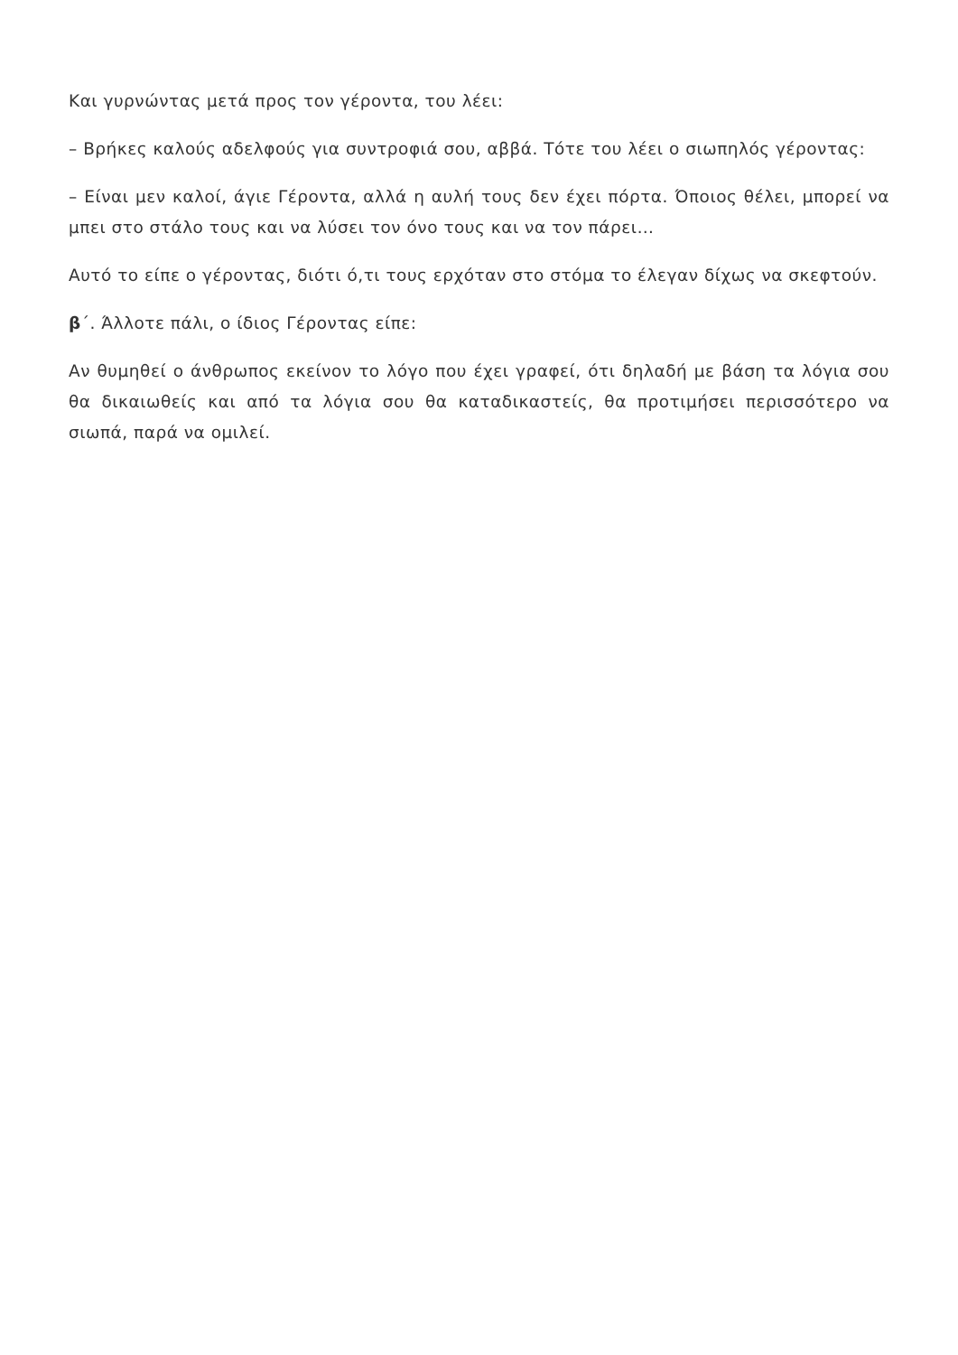Και γυρνώντας μετά προς τον γέροντα, του λέει:
– Βρήκες καλούς αδελφούς για συντροφιά σου, αββά. Τότε του λέει ο σιωπηλός γέροντας:
– Είναι μεν καλοί, άγιε Γέροντα, αλλά η αυλή τους δεν έχει πόρτα. Όποιος θέλει, μπορεί να μπει στο στάλο τους και να λύσει τον όνο τους και να τον πάρει…
Αυτό το είπε ο γέροντας, διότι ό,τι τους ερχόταν στο στόμα το έλεγαν δίχως να σκεφτούν.
β΄. Άλλοτε πάλι, ο ίδιος Γέροντας είπε:
Αν θυμηθεί ο άνθρωπος εκείνον το λόγο που έχει γραφεί, ότι δηλαδή με βάση τα λόγια σου θα δικαιωθείς και από τα λόγια σου θα καταδικαστείς, θα προτιμήσει περισσότερο να σιωπά, παρά να ομιλεί.